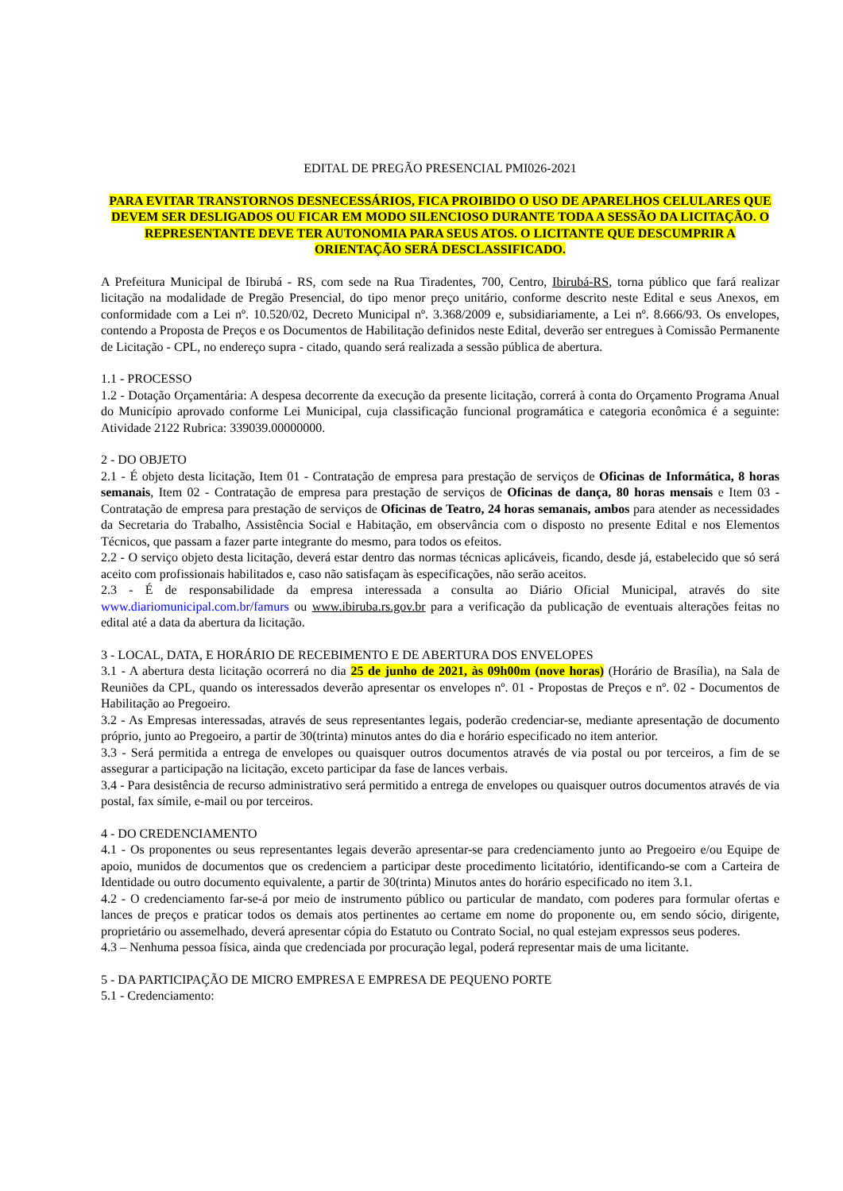EDITAL DE PREGÃO PRESENCIAL PMI026-2021
PARA EVITAR TRANSTORNOS DESNECESSÁRIOS, FICA PROIBIDO O USO DE APARELHOS CELULARES QUE DEVEM SER DESLIGADOS OU FICAR EM MODO SILENCIOSO DURANTE TODA A SESSÃO DA LICITAÇÃO. O REPRESENTANTE DEVE TER AUTONOMIA PARA SEUS ATOS. O LICITANTE QUE DESCUMPRIR A ORIENTAÇÃO SERÁ DESCLASSIFICADO.
A Prefeitura Municipal de Ibirubá - RS, com sede na Rua Tiradentes, 700, Centro, Ibirubá-RS, torna público que fará realizar licitação na modalidade de Pregão Presencial, do tipo menor preço unitário, conforme descrito neste Edital e seus Anexos, em conformidade com a Lei nº. 10.520/02, Decreto Municipal nº. 3.368/2009 e, subsidiariamente, a Lei nº. 8.666/93. Os envelopes, contendo a Proposta de Preços e os Documentos de Habilitação definidos neste Edital, deverão ser entregues à Comissão Permanente de Licitação - CPL, no endereço supra - citado, quando será realizada a sessão pública de abertura.
1.1 - PROCESSO
1.2 - Dotação Orçamentária: A despesa decorrente da execução da presente licitação, correrá à conta do Orçamento Programa Anual do Município aprovado conforme Lei Municipal, cuja classificação funcional programática e categoria econômica é a seguinte: Atividade 2122 Rubrica: 339039.00000000.
2 - DO OBJETO
2.1 - É objeto desta licitação, Item 01 - Contratação de empresa para prestação de serviços de Oficinas de Informática, 8 horas semanais, Item 02 - Contratação de empresa para prestação de serviços de Oficinas de dança, 80 horas mensais e Item 03 - Contratação de empresa para prestação de serviços de Oficinas de Teatro, 24 horas semanais, ambos para atender as necessidades da Secretaria do Trabalho, Assistência Social e Habitação, em observância com o disposto no presente Edital e nos Elementos Técnicos, que passam a fazer parte integrante do mesmo, para todos os efeitos.
2.2 - O serviço objeto desta licitação, deverá estar dentro das normas técnicas aplicáveis, ficando, desde já, estabelecido que só será aceito com profissionais habilitados e, caso não satisfaçam às especificações, não serão aceitos.
2.3 - É de responsabilidade da empresa interessada a consulta ao Diário Oficial Municipal, através do site www.diariomunicipal.com.br/famurs ou www.ibiruba.rs.gov.br para a verificação da publicação de eventuais alterações feitas no edital até a data da abertura da licitação.
3 - LOCAL, DATA, E HORÁRIO DE RECEBIMENTO E DE ABERTURA DOS ENVELOPES
3.1 - A abertura desta licitação ocorrerá no dia 25 de junho de 2021, às 09h00m (nove horas) (Horário de Brasília), na Sala de Reuniões da CPL, quando os interessados deverão apresentar os envelopes nº. 01 - Propostas de Preços e nº. 02 - Documentos de Habilitação ao Pregoeiro.
3.2 - As Empresas interessadas, através de seus representantes legais, poderão credenciar-se, mediante apresentação de documento próprio, junto ao Pregoeiro, a partir de 30(trinta) minutos antes do dia e horário especificado no item anterior.
3.3 - Será permitida a entrega de envelopes ou quaisquer outros documentos através de via postal ou por terceiros, a fim de se assegurar a participação na licitação, exceto participar da fase de lances verbais.
3.4 - Para desistência de recurso administrativo será permitido a entrega de envelopes ou quaisquer outros documentos através de via postal, fax símile, e-mail ou por terceiros.
4 - DO CREDENCIAMENTO
4.1 - Os proponentes ou seus representantes legais deverão apresentar-se para credenciamento junto ao Pregoeiro e/ou Equipe de apoio, munidos de documentos que os credenciem a participar deste procedimento licitatório, identificando-se com a Carteira de Identidade ou outro documento equivalente, a partir de 30(trinta) Minutos antes do horário especificado no item 3.1.
4.2 - O credenciamento far-se-á por meio de instrumento público ou particular de mandato, com poderes para formular ofertas e lances de preços e praticar todos os demais atos pertinentes ao certame em nome do proponente ou, em sendo sócio, dirigente, proprietário ou assemelhado, deverá apresentar cópia do Estatuto ou Contrato Social, no qual estejam expressos seus poderes.
4.3 – Nenhuma pessoa física, ainda que credenciada por procuração legal, poderá representar mais de uma licitante.
5 - DA PARTICIPAÇÃO DE MICRO EMPRESA E EMPRESA DE PEQUENO PORTE
5.1 - Credenciamento: